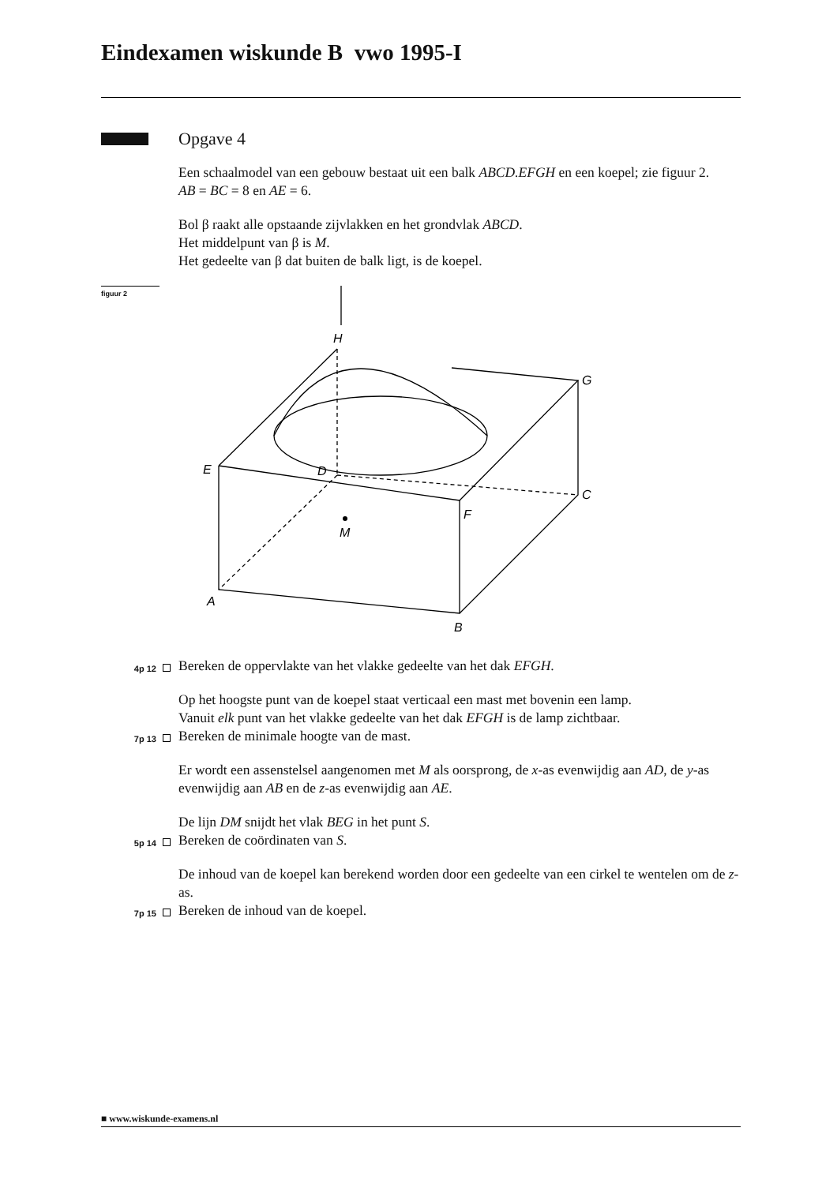Eindexamen wiskunde B vwo 1995-I
Opgave 4
Een schaalmodel van een gebouw bestaat uit een balk ABCD.EFGH en een koepel; zie figuur 2.
AB = BC = 8 en AE = 6.
Bol β raakt alle opstaande zijvlakken en het grondvlak ABCD.
Het middelpunt van β is M.
Het gedeelte van β dat buiten de balk ligt, is de koepel.
figuur 2
H
G
E
F
M
D
C
A
B
4p 12
Bereken de oppervlakte van het vlakke gedeelte van het dak EFGH.
Op het hoogste punt van de koepel staat verticaal een mast met bovenin een lamp.
Vanuit elk punt van het vlakke gedeelte van het dak EFGH is de lamp zichtbaar.
7p 13
Bereken de minimale hoogte van de mast.
Er wordt een assenstelsel aangenomen met M als oorsprong, de x-as evenwijdig aan AD, de y-as evenwijdig aan AB en de z-as evenwijdig aan AE.
De lijn DM snijdt het vlak BEG in het punt S.
5p 14
Bereken de coördinaten van S.
De inhoud van de koepel kan berekend worden door een gedeelte van een cirkel te wentelen om de z-as.
7p 15
Bereken de inhoud van de koepel.
■ www.wiskunde-examens.nl